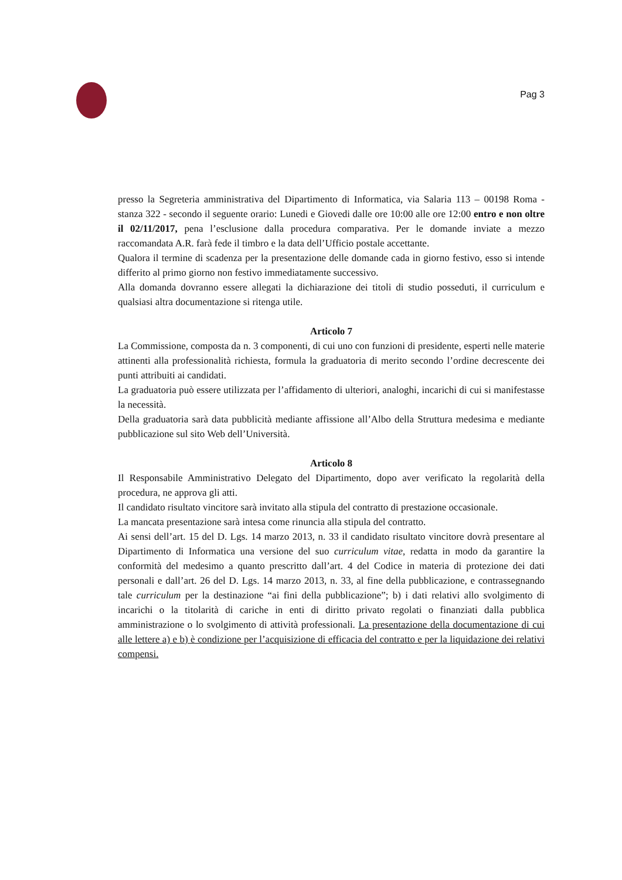Pag 3
presso la Segreteria amministrativa del Dipartimento di Informatica, via Salaria 113 – 00198 Roma - stanza 322 - secondo il seguente orario: Lunedi e Giovedi dalle ore 10:00 alle ore 12:00 entro e non oltre il 02/11/2017, pena l’esclusione dalla procedura comparativa. Per le domande inviate a mezzo raccomandata A.R. farà fede il timbro e la data dell’Ufficio postale accettante.
Qualora il termine di scadenza per la presentazione delle domande cada in giorno festivo, esso si intende differito al primo giorno non festivo immediatamente successivo.
Alla domanda dovranno essere allegati la dichiarazione dei titoli di studio posseduti, il curriculum e qualsiasi altra documentazione si ritenga utile.
Articolo 7
La Commissione, composta da n. 3 componenti, di cui uno con funzioni di presidente, esperti nelle materie attinenti alla professionalità richiesta, formula la graduatoria di merito secondo l’ordine decrescente dei punti attribuiti ai candidati.
La graduatoria può essere utilizzata per l’affidamento di ulteriori, analoghi, incarichi di cui si manifestasse la necessità.
Della graduatoria sarà data pubblicità mediante affissione all’Albo della Struttura medesima e mediante pubblicazione sul sito Web dell’Università.
Articolo 8
Il Responsabile Amministrativo Delegato del Dipartimento, dopo aver verificato la regolarità della procedura, ne approva gli atti.
Il candidato risultato vincitore sarà invitato alla stipula del contratto di prestazione occasionale.
La mancata presentazione sarà intesa come rinuncia alla stipula del contratto.
Ai sensi dell’art. 15 del D. Lgs. 14 marzo 2013, n. 33 il candidato risultato vincitore dovrà presentare al Dipartimento di Informatica una versione del suo curriculum vitae, redatta in modo da garantire la conformità del medesimo a quanto prescritto dall’art. 4 del Codice in materia di protezione dei dati personali e dall’art. 26 del D. Lgs. 14 marzo 2013, n. 33, al fine della pubblicazione, e contrassegnando tale curriculum per la destinazione “ai fini della pubblicazione”; b) i dati relativi allo svolgimento di incarichi o la titolarità di cariche in enti di diritto privato regolati o finanziati dalla pubblica amministrazione o lo svolgimento di attività professionali. La presentazione della documentazione di cui alle lettere a) e b) è condizione per l’acquisizione di efficacia del contratto e per la liquidazione dei relativi compensi.